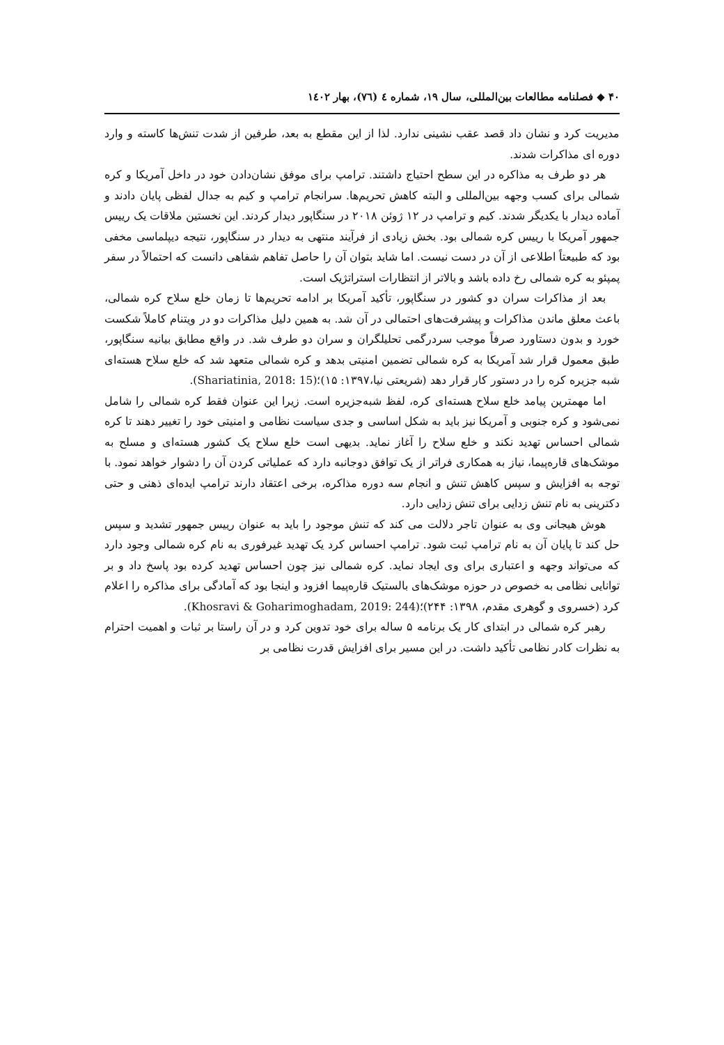۴۰ ◆ فصلنامه مطالعات بین‌المللی، سال ۱۹، شماره ٤ (٧٦)، بهار ١٤٠٢
مدیریت کرد و نشان داد قصد عقب نشینی ندارد. لذا از این مقطع به بعد، طرفین از شدت تنش‌ها کاسته و وارد دوره ای مذاکرات شدند.
هر دو طرف به مذاکره در این سطح احتیاج داشتند. ترامپ برای موفق نشان‌دادن خود در داخل آمریکا و کره شمالی برای کسب وجهه بین‌المللی و البته کاهش تحریم‌ها. سرانجام ترامپ و کیم به جدال لفظی پایان دادند و آماده دیدار با یکدیگر شدند. کیم و ترامپ در ۱۲ ژوئن ۲۰۱۸ در سنگاپور دیدار کردند. این نخستین ملاقات یک رییس جمهور آمریکا با رییس کره شمالی بود. بخش زیادی از فرآیند منتهی به دیدار در سنگاپور، نتیجه دیپلماسی مخفی بود که طبیعتاً اطلاعی از آن در دست نیست. اما شاید بتوان آن را حاصل تفاهم شفاهی دانست که احتمالاً در سفر پمپئو به کره شمالی رخ داده باشد و بالاتر از انتظارات استراتژیک است.
بعد از مذاکرات سران دو کشور در سنگاپور، تأکید آمریکا بر ادامه تحریم‌ها تا زمان خلع سلاح کره شمالی، باعث معلق ماندن مذاکرات و پیشرفت‌های احتمالی در آن شد. به همین دلیل مذاکرات دو در ویتنام کاملاً شکست خورد و بدون دستاورد صرفاً موجب سردرگمی تحلیلگران و سران دو طرف شد. در واقع مطابق بیانیه سنگاپور، طبق معمول قرار شد آمریکا به کره شمالی تضمین امنیتی بدهد و کره شمالی متعهد شد که خلع سلاح هسته‌ای شبه جزیره کره را در دستور کار قرار دهد (شریعتی نیا،۱۳۹۷: ۱۵)؛(Shariatinia, 2018: 15).
اما مهمترین پیامد خلع سلاح هسته‌ای کره، لفظ شبه‌جزیره است. زیرا این عنوان فقط کره شمالی را شامل نمی‌شود و کره جنوبی و آمریکا نیز باید به شکل اساسی و جدی سیاست نظامی و امنیتی خود را تغییر دهند تا کره شمالی احساس تهدید نکند و خلع سلاح را آغاز نماید. بدیهی است خلع سلاح یک کشور هسته‌ای و مسلح به موشک‌های قاره‌پیما، نیاز به همکاری فراتر از یک توافق دوجانبه دارد که عملیاتی کردن آن را دشوار خواهد نمود. با توجه به افزایش و سپس کاهش تنش و انجام سه دوره مذاکره، برخی اعتقاد دارند ترامپ ایده‌ای ذهنی و حتی دکترینی به نام تنش زدایی برای تنش زدایی دارد.
هوش هیجانی وی به عنوان تاجر دلالت می کند که تنش موجود را باید به عنوان رییس جمهور تشدید و سپس حل کند تا پایان آن به نام ترامپ ثبت شود. ترامپ احساس کرد یک تهدید غیرفوری به نام کره شمالی وجود دارد که می‌تواند وجهه و اعتباری برای وی ایجاد نماید. کره شمالی نیز چون احساس تهدید کرده بود پاسخ داد و بر توانایی نظامی به خصوص در حوزه موشک‌های بالستیک قاره‌پیما افزود و اینجا بود که آمادگی برای مذاکره را اعلام کرد (خسروی و گوهری مقدم، ۱۳۹۸: ۲۴۴)؛(Khosravi & Goharimoghadam, 2019: 244).
رهبر کره شمالی در ابتدای کار یک برنامه ۵ ساله برای خود تدوین کرد و در آن راستا بر ثبات و اهمیت احترام به نظرات کادر نظامی تأکید داشت. در این مسیر برای افزایش قدرت نظامی بر